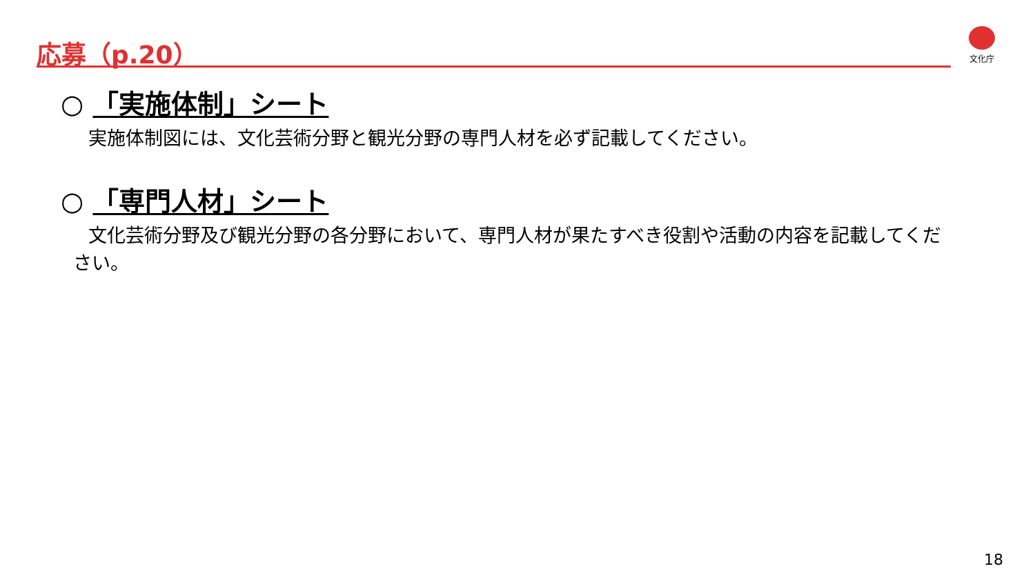応募（p.20） 文化庁
○ 「実施体制」シート
実施体制図には、文化芸術分野と観光分野の専門人材を必ず記載してください。
○ 「専門人材」シート
文化芸術分野及び観光分野の各分野において、専門人材が果たすべき役割や活動の内容を記載してください。
18